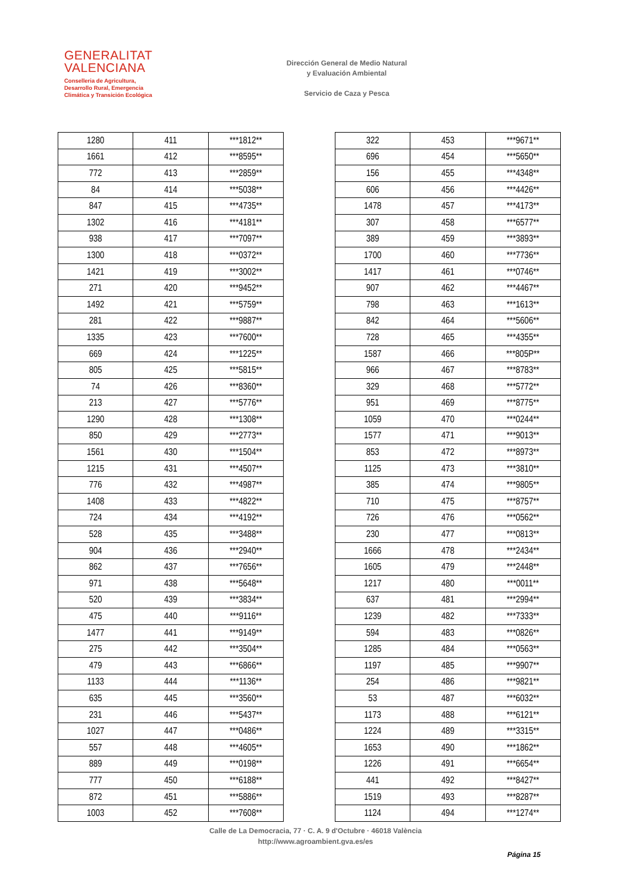GENERALITAT
VALENCIANA
Conselleria de Agricultura,
Desarrollo Rural, Emergencia
Climática y Transición Ecológica
Dirección General de Medio Natural
y Evaluación Ambiental
Servicio de Caza y Pesca
| 1280 | 411 | ***1812** |
| 1661 | 412 | ***8595** |
| 772 | 413 | ***2859** |
| 84 | 414 | ***5038** |
| 847 | 415 | ***4735** |
| 1302 | 416 | ***4181** |
| 938 | 417 | ***7097** |
| 1300 | 418 | ***0372** |
| 1421 | 419 | ***3002** |
| 271 | 420 | ***9452** |
| 1492 | 421 | ***5759** |
| 281 | 422 | ***9887** |
| 1335 | 423 | ***7600** |
| 669 | 424 | ***1225** |
| 805 | 425 | ***5815** |
| 74 | 426 | ***8360** |
| 213 | 427 | ***5776** |
| 1290 | 428 | ***1308** |
| 850 | 429 | ***2773** |
| 1561 | 430 | ***1504** |
| 1215 | 431 | ***4507** |
| 776 | 432 | ***4987** |
| 1408 | 433 | ***4822** |
| 724 | 434 | ***4192** |
| 528 | 435 | ***3488** |
| 904 | 436 | ***2940** |
| 862 | 437 | ***7656** |
| 971 | 438 | ***5648** |
| 520 | 439 | ***3834** |
| 475 | 440 | ***9116** |
| 1477 | 441 | ***9149** |
| 275 | 442 | ***3504** |
| 479 | 443 | ***6866** |
| 1133 | 444 | ***1136** |
| 635 | 445 | ***3560** |
| 231 | 446 | ***5437** |
| 1027 | 447 | ***0486** |
| 557 | 448 | ***4605** |
| 889 | 449 | ***0198** |
| 777 | 450 | ***6188** |
| 872 | 451 | ***5886** |
| 1003 | 452 | ***7608** |
| 322 | 453 | ***9671** |
| 696 | 454 | ***5650** |
| 156 | 455 | ***4348** |
| 606 | 456 | ***4426** |
| 1478 | 457 | ***4173** |
| 307 | 458 | ***6577** |
| 389 | 459 | ***3893** |
| 1700 | 460 | ***7736** |
| 1417 | 461 | ***0746** |
| 907 | 462 | ***4467** |
| 798 | 463 | ***1613** |
| 842 | 464 | ***5606** |
| 728 | 465 | ***4355** |
| 1587 | 466 | ***805P** |
| 966 | 467 | ***8783** |
| 329 | 468 | ***5772** |
| 951 | 469 | ***8775** |
| 1059 | 470 | ***0244** |
| 1577 | 471 | ***9013** |
| 853 | 472 | ***8973** |
| 1125 | 473 | ***3810** |
| 385 | 474 | ***9805** |
| 710 | 475 | ***8757** |
| 726 | 476 | ***0562** |
| 230 | 477 | ***0813** |
| 1666 | 478 | ***2434** |
| 1605 | 479 | ***2448** |
| 1217 | 480 | ***0011** |
| 637 | 481 | ***2994** |
| 1239 | 482 | ***7333** |
| 594 | 483 | ***0826** |
| 1285 | 484 | ***0563** |
| 1197 | 485 | ***9907** |
| 254 | 486 | ***9821** |
| 53 | 487 | ***6032** |
| 1173 | 488 | ***6121** |
| 1224 | 489 | ***3315** |
| 1653 | 490 | ***1862** |
| 1226 | 491 | ***6654** |
| 441 | 492 | ***8427** |
| 1519 | 493 | ***8287** |
| 1124 | 494 | ***1274** |
Calle de La Democracia, 77 · C. A. 9 d'Octubre · 46018 València
http://www.agroambient.gva.es/es
Página 15